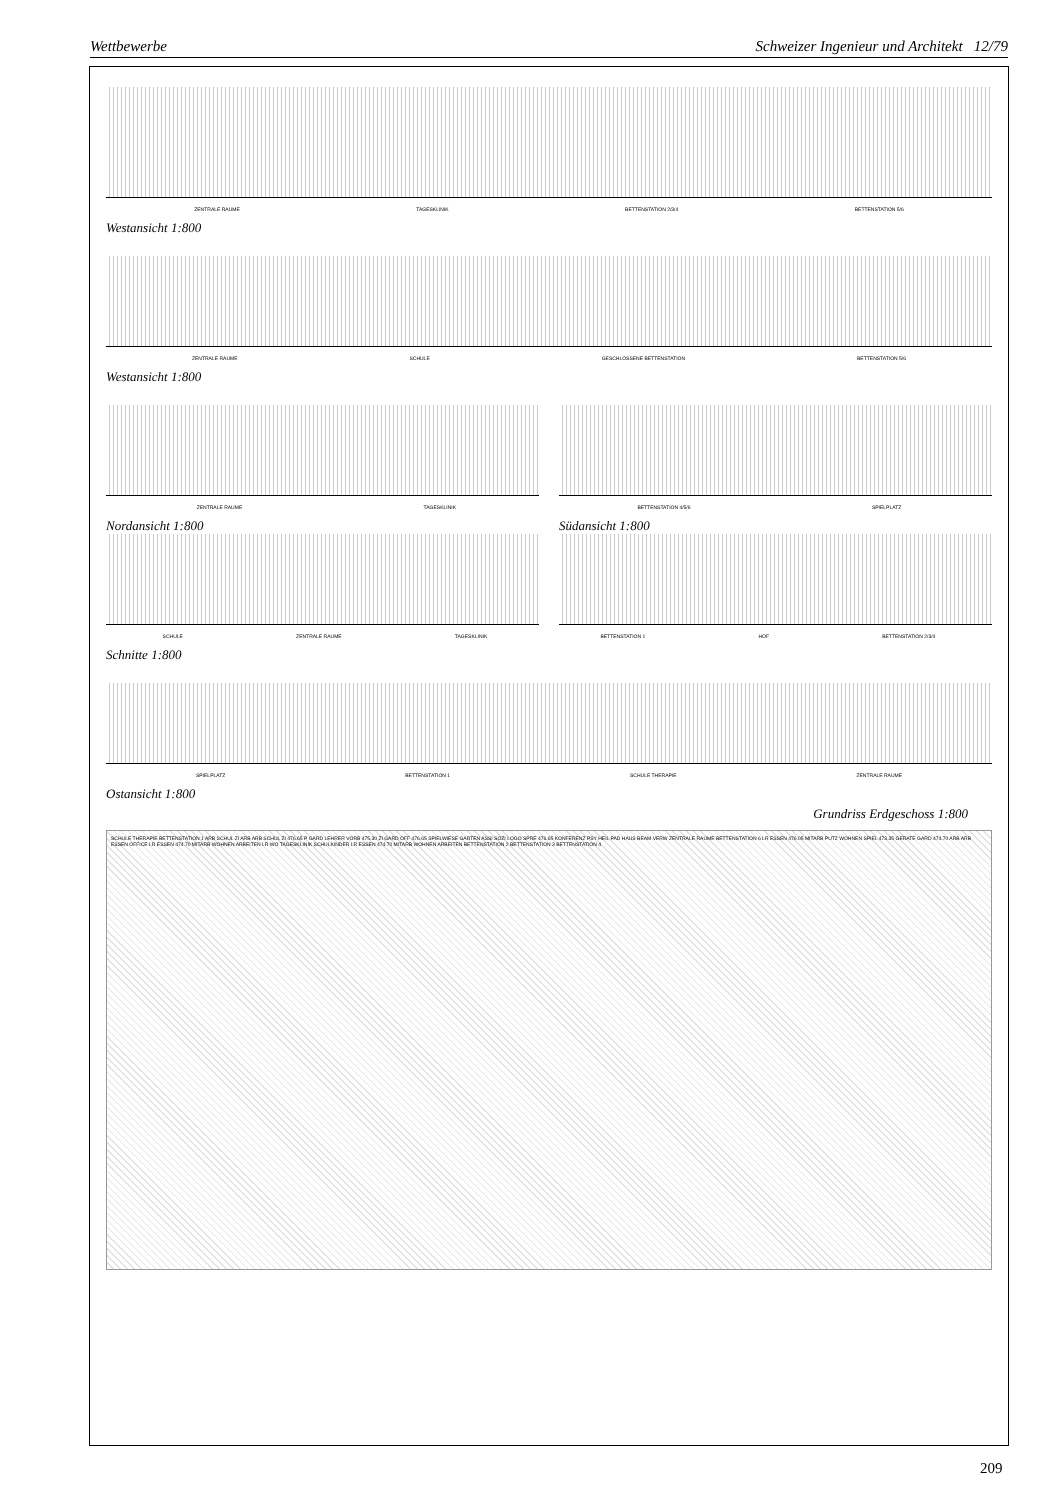Wettbewerbe Schweizer Ingenieur und Architekt 12/79
ZENTRALE RAUME TAGESKLINIK BETTENSTATION 2/3/4 BETTENSTATION 5/6
Westansicht 1:800
ZENTRALE RAUME SCHULE GESCHLOSSENE BETTENSTATION BETTENSTATION 5/6
Westansicht 1:800
ZENTRALE RAUME TAGESKLINIK BETTENSTATION 4/5/6 SPIELPLATZ
Nordansicht 1:800 Südansicht 1:800
SCHULE ZENTRALE RAUME TAGESKLINIK BETTENSTATION 1 HOF BETTENSTATION 2/3/4
Schnitte 1:800
SPIELPLATZ BETTENSTATION 1 SCHULE THERAPIE ZENTRALE RAUME
Ostansicht 1:800
Grundriss Erdgeschoss 1:800
SCHULE THERAPIE BETTENSTATION 1 ARB SCHUL ZI ARB ARB SCHUL ZI 476.65 P GARD LEHRER VORB 475.30 ZI GARD OFF 476.65 SPIELWIESE GARTEN ASSI SOZI LOGO SPRE 476.65 KONFERENZ PSY HEIL PAD HAUS BEAM VERW ZENTRALE RAUME BETTENSTATION 6 LR ESSEN 476.05 MITARB PUTZ WOHNEN SPIEL 473.35 GERATE GARD 474.70 ARB ARB ESSEN OFFICE LR ESSEN 474.70 MITARB WOHNEN ARBEITEN LR WO TAGESKLINIK SCHULKINDER LR ESSEN 474.70 MITARB WOHNEN ARBEITEN BETTENSTATION 2 BETTENSTATION 3 BETTENSTATION 4
209